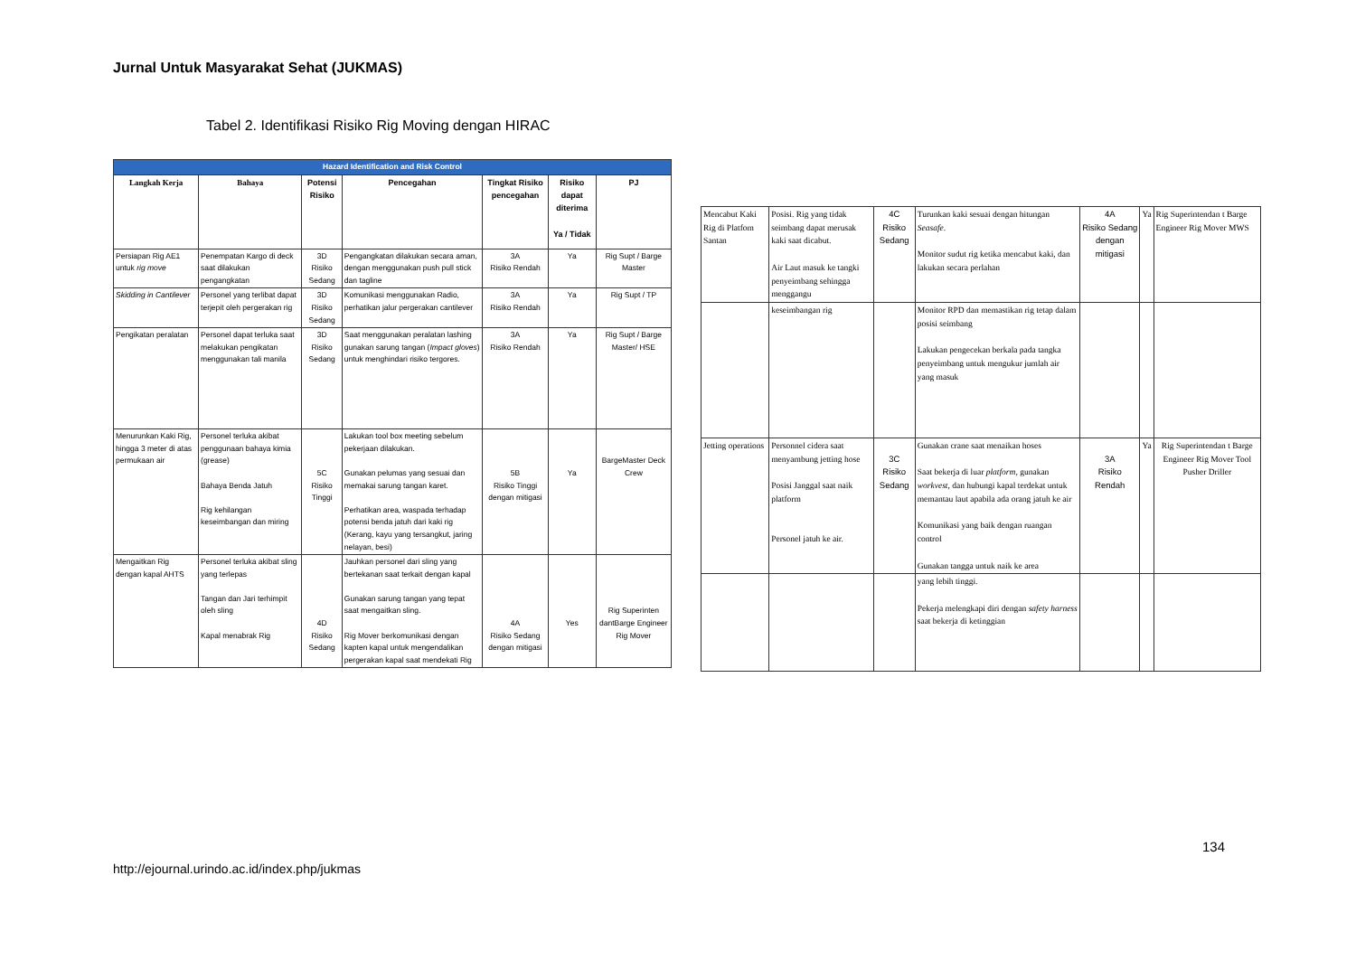Jurnal Untuk Masyarakat Sehat (JUKMAS)
Tabel 2. Identifikasi Risiko Rig Moving dengan HIRAC
| Hazard Identification and Risk Control | | | | | | |
| --- | --- | --- | --- | --- | --- | --- |
| Langkah Kerja | Bahaya | Potensi Risiko | Pencegahan | Tingkat Risiko pencegahan | Risiko dapat diterima Ya / Tidak | PJ |
| Persiapan Rig AE1 untuk rig move | Penempatan Kargo di deck saat dilakukan pengangkatan | 3D Risiko Sedang | Pengangkatan dilakukan secara aman, dengan menggunakan push pull stick dan tagline | 3A Risiko Rendah | Ya | Rig Supt / Barge Master |
| Skidding in Cantilever | Personel yang terlibat dapat terjepit oleh pergerakan rig | 3D Risiko Sedang | Komunikasi menggunakan Radio, perhatikan jalur pergerakan cantilever | 3A Risiko Rendah | Ya | Rig Supt / TP |
| Pengikatan peralatan | Personel dapat terluka saat melakukan pengikatan menggunakan tali manila | 3D Risiko Sedang | Saat menggunakan peralatan lashing gunakan sarung tangan ( Impact gloves ) untuk menghindari risiko tergores. | 3A Risiko Rendah | Ya | Rig Supt / Barge Master/ HSE |
| Menurunkan Kaki Rig, hingga 3 meter di atas permukaan air | Personel terluka akibat penggunaan bahaya kimia (grease) Bahaya Benda Jatuh Rig kehilangan keseimbangan dan miring | 5C Risiko Tinggi | Lakukan tool box meeting sebelum pekerjaan dilakukan. Gunakan pelumas yang sesuai dan memakai sarung tangan karet. Perhatikan area, waspada terhadap potensi benda jatuh dari kaki rig (Kerang, kayu yang tersangkut, jaring nelayan, besi) | 5B Risiko Tinggi dengan mitigasi | Ya | BargeMaster Deck Crew |
| Mengaitkan Rig dengan kapal AHTS | Personel terluka akibat sling yang terlepas Tangan dan Jari terhimpit oleh sling Kapal menabrak Rig | 4D Risiko Sedang | Jauhkan personel dari sling yang bertekanan saat terkait dengan kapal Gunakan sarung tangan yang tepat saat mengaitkan sling. Rig Mover berkomunikasi dengan kapten kapal untuk mengendalikan pergerakan kapal saat mendekati Rig | 4A Risiko Sedang dengan mitigasi | Yes | Rig Superinten dantBarge Engineer Rig Mover |
| Mencabut Kaki Rig di Platfom Santan | Posisi. Rig yang tidak seimbang dapat merusak kaki saat dicabut. Air Laut masuk ke tangki penyeimbang sehingga menggangu | 4C Risiko Sedang | Turunkan kaki sesuai dengan hitungan Seasafe . Monitor sudut rig ketika mencabut kaki, dan lakukan secara perlahan | 4A Risiko Sedang dengan mitigasi | Ya | Rig Superintendan t Barge Engineer Rig Mover MWS |
| | keseimbangan rig | | Monitor RPD dan memastikan rig tetap dalam posisi seimbang Lakukan pengecekan berkala pada tangka penyeimbang untuk mengukur jumlah air yang masuk | | | |
| Jetting operations | Personnel cidera saat menyambung jetting hose Posisi Janggal saat naik platform Personel jatuh ke air. | 3C Risiko Sedang | Gunakan crane saat menaikan hoses Saat bekerja di luar platform , gunakan workvest , dan hubungi kapal terdekat untuk memantau laut apabila ada orang jatuh ke air Komunikasi yang baik dengan ruangan control Gunakan tangga untuk naik ke area | 3A Risiko Rendah | Ya | Rig Superintendan t Barge Engineer Rig Mover Tool Pusher Driller |
| | | | yang lebih tinggi. Pekerja melengkapi diri dengan safety harness saat bekerja di ketinggian | | | |
134
http://ejournal.urindo.ac.id/index.php/jukmas